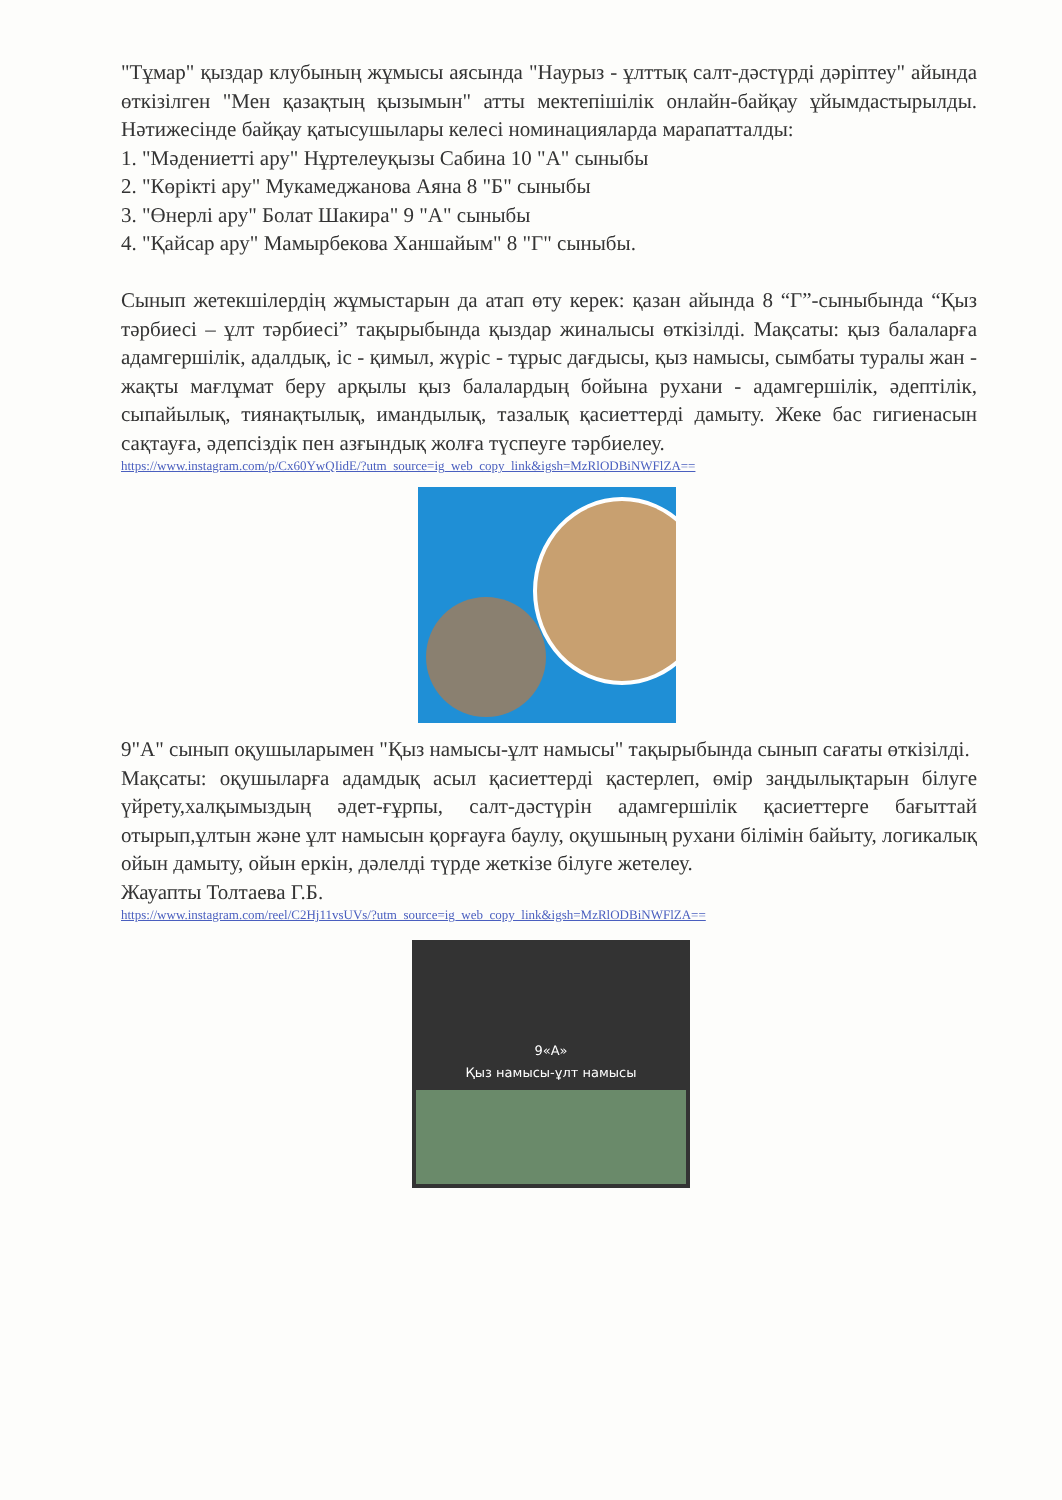"Тұмар" қыздар клубының жұмысы аясында "Наурыз - ұлттық салт-дәстүрді дәріптеу" айында өткізілген "Мен қазақтың қызымын" атты мектепішілік онлайн-байқау ұйымдастырылды. Нәтижесінде байқау қатысушылары келесі номинацияларда марапатталды:
1. "Мәдениетті ару" Нұртелеуқызы Сабина 10 "А" сыныбы
2. "Көрікті ару" Мукамеджанова Аяна 8 "Б" сыныбы
3. "Өнерлі ару" Болат Шакира" 9 "А" сыныбы
4. "Қайсар ару" Мамырбекова Ханшайым" 8 "Г" сыныбы.
Сынып жетекшілердің жұмыстарын да атап өту керек: қазан айында 8 “Г”-сыныбында “Қыз тәрбиесі – ұлт тәрбиесі” тақырыбында қыздар жиналысы өткізілді. Мақсаты: қыз балаларға адамгершілік, адалдық, іс - қимыл, жүріс - тұрыс дағдысы, қыз намысы, сымбаты туралы жан - жақты мағлұмат беру арқылы қыз балалардың бойына рухани - адамгершілік, әдептілік, сыпайылық, тиянақтылық, имандылық, тазалық қасиеттерді дамыту. Жеке бас гигиенасын сақтауға, әдепсіздік пен азғындық жолға түспеуге тәрбиелеу.
https://www.instagram.com/p/Cx60YwQIidE/?utm_source=ig_web_copy_link&igsh=MzRlODBiNWFlZA==
9"А" сынып оқушыларымен "Қыз намысы-ұлт намысы" тақырыбында сынып сағаты өткізілді.
Мақсаты: оқушыларға адамдық асыл қасиеттерді қастерлеп, өмір заңдылықтарын білуге үйрету,халқымыздың әдет-ғұрпы, салт-дәстүрін адамгершілік қасиеттерге бағыттай отырып,ұлтын және ұлт намысын қорғауға баулу, оқушының рухани білімін байыту, логикалық ойын дамыту, ойын еркін, дәлелді түрде жеткізе білуге жетелеу.
Жауапты Толтаева Г.Б.
https://www.instagram.com/reel/C2Hj11vsUVs/?utm_source=ig_web_copy_link&igsh=MzRlODBiNWFlZA==
9«А»
Қыз намысы-ұлт намысы